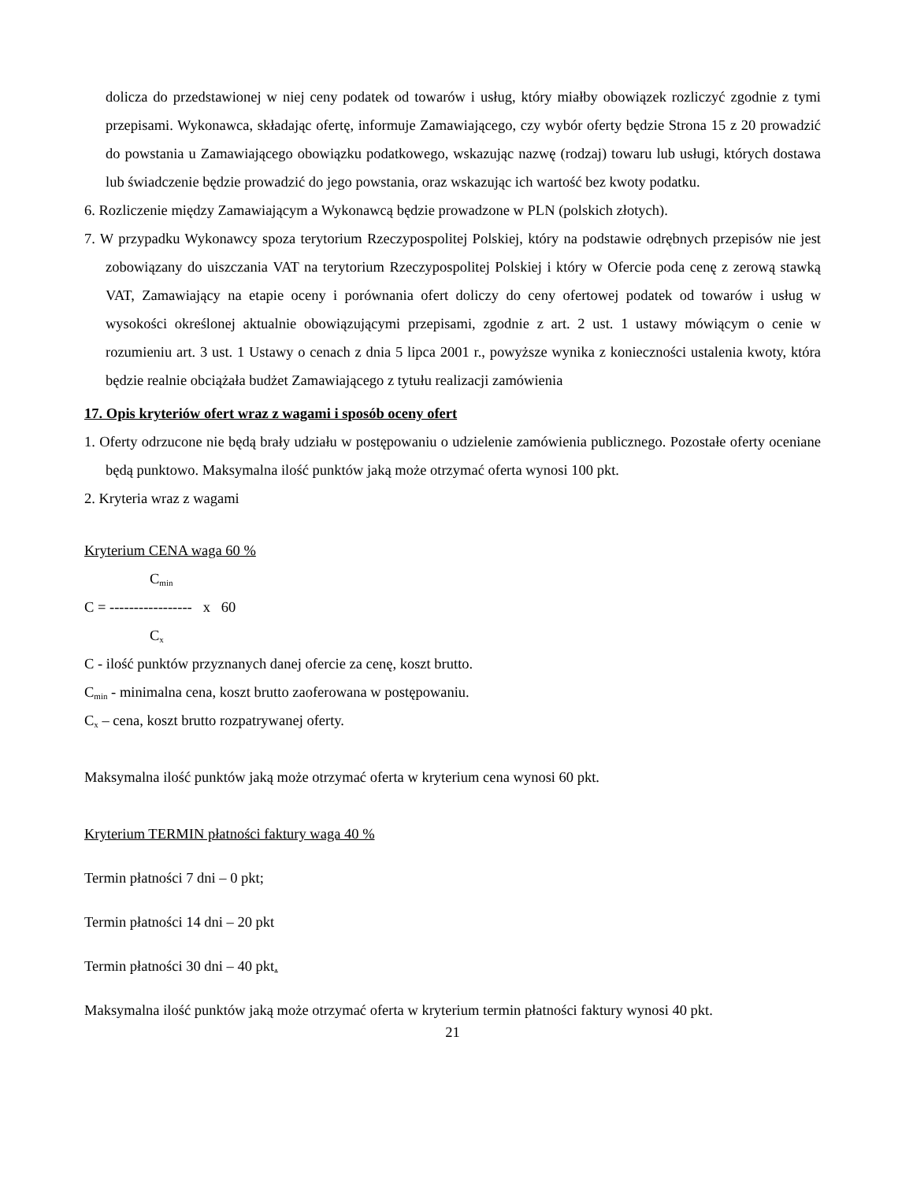dolicza do przedstawionej w niej ceny podatek od towarów i usług, który miałby obowiązek rozliczyć zgodnie z tymi przepisami. Wykonawca, składając ofertę, informuje Zamawiającego, czy wybór oferty będzie Strona 15 z 20 prowadzić do powstania u Zamawiającego obowiązku podatkowego, wskazując nazwę (rodzaj) towaru lub usługi, których dostawa lub świadczenie będzie prowadzić do jego powstania, oraz wskazując ich wartość bez kwoty podatku.
6. Rozliczenie między Zamawiającym a Wykonawcą będzie prowadzone w PLN (polskich złotych).
7. W przypadku Wykonawcy spoza terytorium Rzeczypospolitej Polskiej, który na podstawie odrębnych przepisów nie jest zobowiązany do uiszczania VAT na terytorium Rzeczypospolitej Polskiej i który w Ofercie poda cenę z zerową stawką VAT, Zamawiający na etapie oceny i porównania ofert doliczy do ceny ofertowej podatek od towarów i usług w wysokości określonej aktualnie obowiązującymi przepisami, zgodnie z art. 2 ust. 1 ustawy mówiącym o cenie w rozumieniu art. 3 ust. 1 Ustawy o cenach z dnia 5 lipca 2001 r., powyższe wynika z konieczności ustalenia kwoty, która będzie realnie obciążała budżet Zamawiającego z tytułu realizacji zamówienia
17. Opis kryteriów ofert wraz z wagami i sposób oceny ofert
1. Oferty odrzucone nie będą brały udziału w postępowaniu o udzielenie zamówienia publicznego. Pozostałe oferty oceniane będą punktowo. Maksymalna ilość punktów jaką może otrzymać oferta wynosi 100 pkt.
2. Kryteria wraz z wagami
Kryterium CENA waga 60 %
C<sub>min</sub>
C = ----------------- x 60
C<sub>x</sub>
C - ilość punktów przyznanych danej ofercie za cenę, koszt brutto.
C<sub>min</sub> - minimalna cena, koszt brutto zaoferowana w postępowaniu.
C<sub>x</sub> – cena, koszt brutto rozpatrywanej oferty.
Maksymalna ilość punktów jaką może otrzymać oferta w kryterium cena wynosi 60 pkt.
Kryterium TERMIN płatności faktury waga 40 %
Termin płatności 7 dni – 0 pkt;
Termin płatności 14 dni – 20 pkt
Termin płatności 30 dni – 40 pkt.
Maksymalna ilość punktów jaką może otrzymać oferta w kryterium termin płatności faktury wynosi 40 pkt.
21